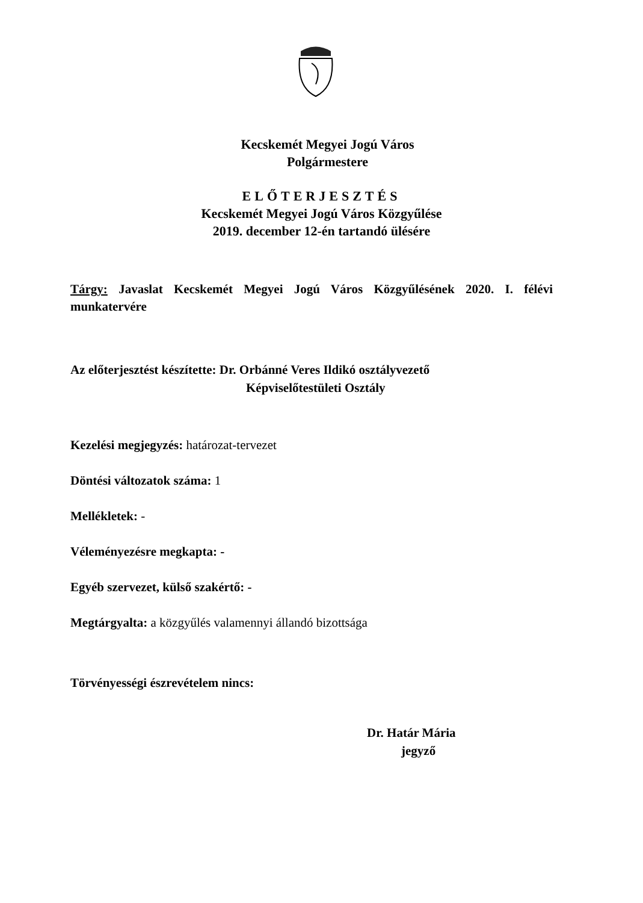Kecskemét Megyei Jogú Város
Polgármestere
ELŐTERJESZTÉS
Kecskemét Megyei Jogú Város Közgyűlése
2019. december 12-én tartandó ülésére
Tárgy: Javaslat Kecskemét Megyei Jogú Város Közgyűlésének 2020. I. félévi munkatervére
Az előterjesztést készítette: Dr. Orbánné Veres Ildikó osztályvezető
Képviselőtestületi Osztály
Kezelési megjegyzés: határozat-tervezet
Döntési változatok száma: 1
Mellékletek: -
Véleményezésre megkapta: -
Egyéb szervezet, külső szakértő: -
Megtárgyalta: a közgyűlés valamennyi állandó bizottsága
Törvényességi észrevételem nincs:
Dr. Határ Mária
jegyző